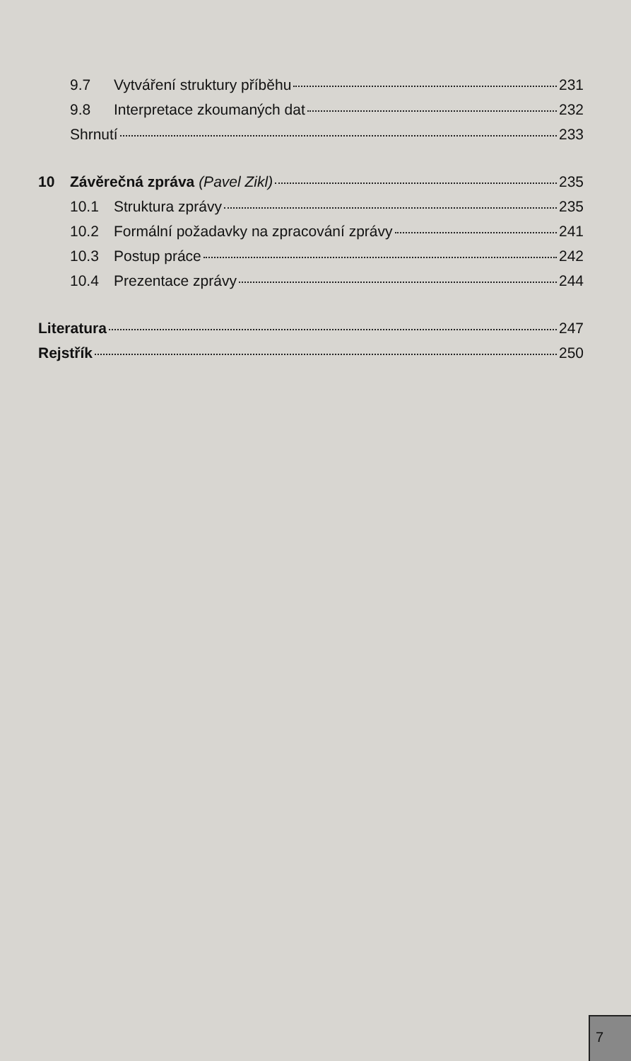9.7 Vytváření struktury příběhu 231
9.8 Interpretace zkoumaných dat 232
Shrnutí 233
10 Závěrečná zpráva (Pavel Zikl) 235
10.1 Struktura zprávy 235
10.2 Formální požadavky na zpracování zprávy 241
10.3 Postup práce 242
10.4 Prezentace zprávy 244
Literatura 247
Rejstřík 250
7